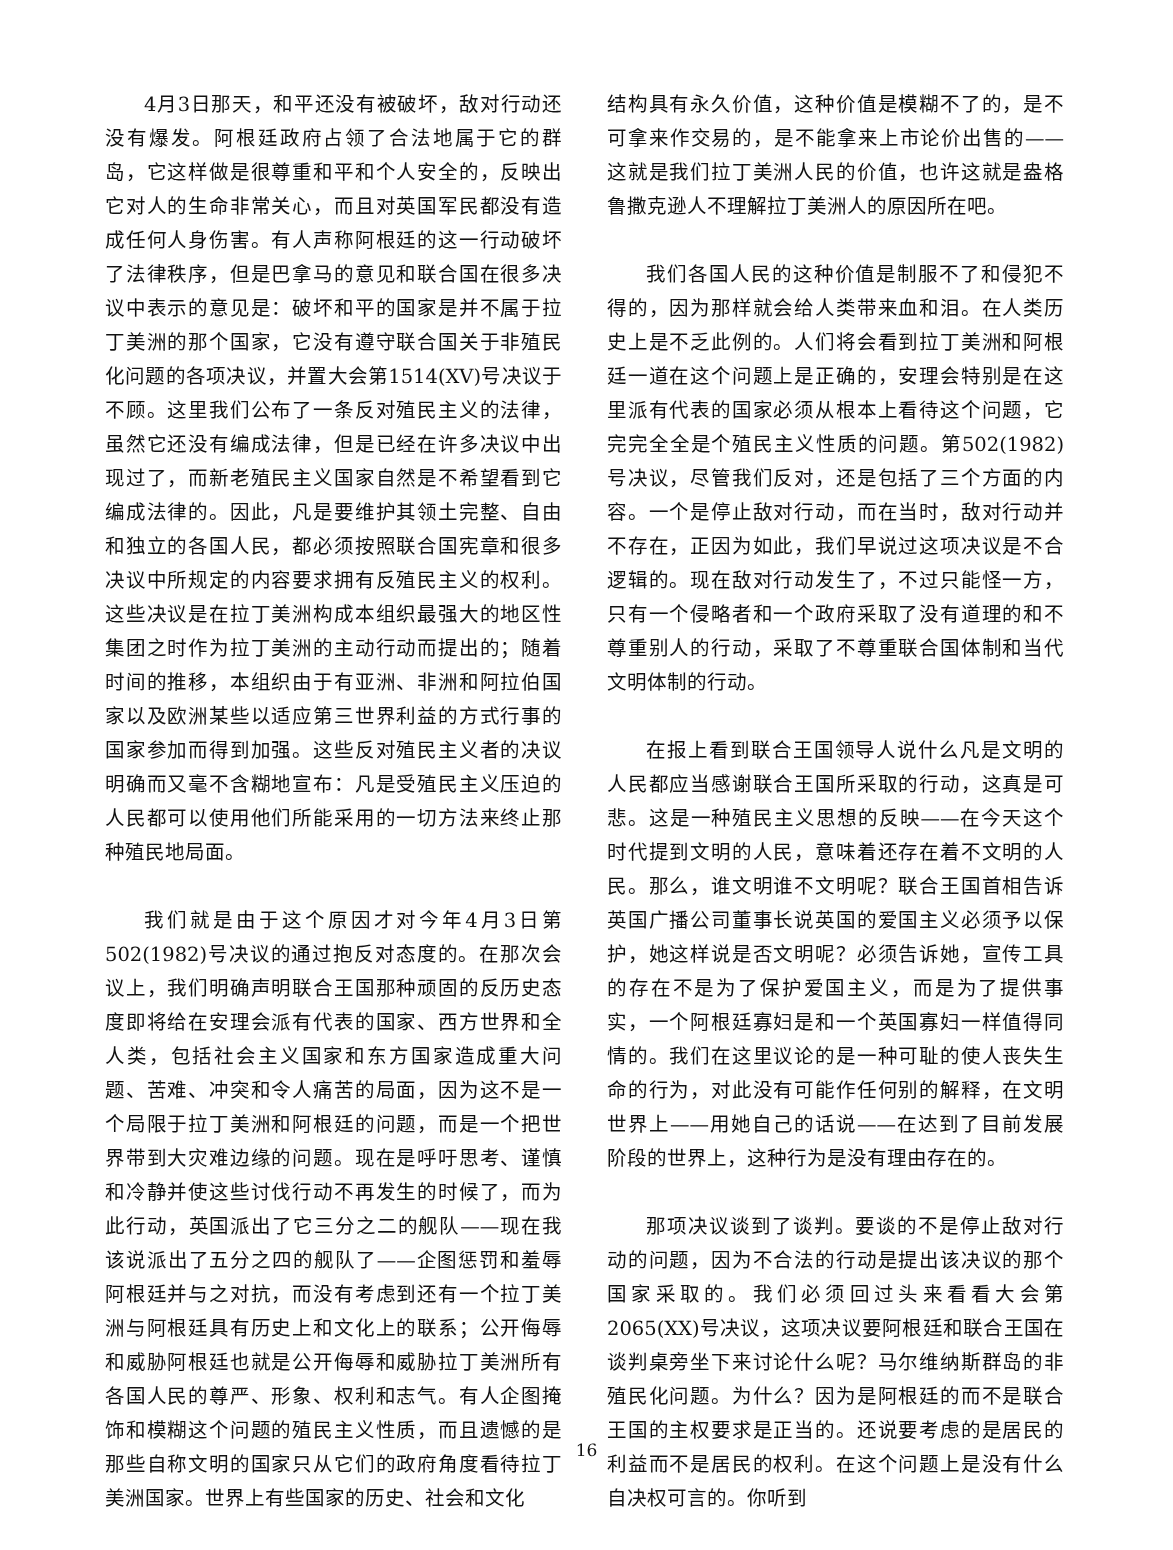4月3日那天，和平还没有被破坏，敌对行动还没有爆发。阿根廷政府占领了合法地属于它的群岛，它这样做是很尊重和平和个人安全的，反映出它对人的生命非常关心，而且对英国军民都没有造成任何人身伤害。有人声称阿根廷的这一行动破坏了法律秩序，但是巴拿马的意见和联合国在很多决议中表示的意见是：破坏和平的国家是并不属于拉丁美洲的那个国家，它没有遵守联合国关于非殖民化问题的各项决议，并置大会第1514(XV)号决议于不顾。这里我们公布了一条反对殖民主义的法律，虽然它还没有编成法律，但是已经在许多决议中出现过了，而新老殖民主义国家自然是不希望看到它编成法律的。因此，凡是要维护其领土完整、自由和独立的各国人民，都必须按照联合国宪章和很多决议中所规定的内容要求拥有反殖民主义的权利。这些决议是在拉丁美洲构成本组织最强大的地区性集团之时作为拉丁美洲的主动行动而提出的；随着时间的推移，本组织由于有亚洲、非洲和阿拉伯国家以及欧洲某些以适应第三世界利益的方式行事的国家参加而得到加强。这些反对殖民主义者的决议明确而又毫不含糊地宣布：凡是受殖民主义压迫的人民都可以使用他们所能采用的一切方法来终止那种殖民地局面。
我们就是由于这个原因才对今年4月3日第502(1982)号决议的通过抱反对态度的。在那次会议上，我们明确声明联合王国那种顽固的反历史态度即将给在安理会派有代表的国家、西方世界和全人类，包括社会主义国家和东方国家造成重大问题、苦难、冲突和令人痛苦的局面，因为这不是一个局限于拉丁美洲和阿根廷的问题，而是一个把世界带到大灾难边缘的问题。现在是呼吁思考、谨慎和冷静并使这些讨伐行动不再发生的时候了，而为此行动，英国派出了它三分之二的舰队——现在我该说派出了五分之四的舰队了——企图惩罚和羞辱阿根廷并与之对抗，而没有考虑到还有一个拉丁美洲与阿根廷具有历史上和文化上的联系；公开侮辱和威胁阿根廷也就是公开侮辱和威胁拉丁美洲所有各国人民的尊严、形象、权利和志气。有人企图掩饰和模糊这个问题的殖民主义性质，而且遗憾的是那些自称文明的国家只从它们的政府角度看待拉丁美洲国家。世界上有些国家的历史、社会和文化
结构具有永久价值，这种价值是模糊不了的，是不可拿来作交易的，是不能拿来上市论价出售的——这就是我们拉丁美洲人民的价值，也许这就是盎格鲁撒克逊人不理解拉丁美洲人的原因所在吧。
我们各国人民的这种价值是制服不了和侵犯不得的，因为那样就会给人类带来血和泪。在人类历史上是不乏此例的。人们将会看到拉丁美洲和阿根廷一道在这个问题上是正确的，安理会特别是在这里派有代表的国家必须从根本上看待这个问题，它完完全全是个殖民主义性质的问题。第502(1982)号决议，尽管我们反对，还是包括了三个方面的内容。一个是停止敌对行动，而在当时，敌对行动并不存在，正因为如此，我们早说过这项决议是不合逻辑的。现在敌对行动发生了，不过只能怪一方，只有一个侵略者和一个政府采取了没有道理的和不尊重别人的行动，采取了不尊重联合国体制和当代文明体制的行动。
在报上看到联合王国领导人说什么凡是文明的人民都应当感谢联合王国所采取的行动，这真是可悲。这是一种殖民主义思想的反映——在今天这个时代提到文明的人民，意味着还存在着不文明的人民。那么，谁文明谁不文明呢？联合王国首相告诉英国广播公司董事长说英国的爱国主义必须予以保护，她这样说是否文明呢？必须告诉她，宣传工具的存在不是为了保护爱国主义，而是为了提供事实，一个阿根廷寡妇是和一个英国寡妇一样值得同情的。我们在这里议论的是一种可耻的使人丧失生命的行为，对此没有可能作任何别的解释，在文明世界上——用她自己的话说——在达到了目前发展阶段的世界上，这种行为是没有理由存在的。
那项决议谈到了谈判。要谈的不是停止敌对行动的问题，因为不合法的行动是提出该决议的那个国家采取的。我们必须回过头来看看大会第2065(XX)号决议，这项决议要阿根廷和联合王国在谈判桌旁坐下来讨论什么呢？马尔维纳斯群岛的非殖民化问题。为什么？因为是阿根廷的而不是联合王国的主权要求是正当的。还说要考虑的是居民的利益而不是居民的权利。在这个问题上是没有什么自决权可言的。你听到
16